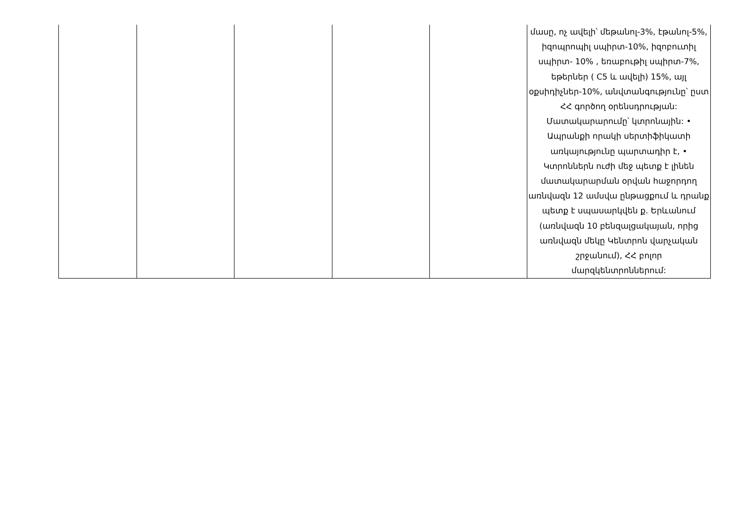| | | | | | մասը, ոչ ավելի՝ մեթանոլ-3%, էթանոլ-5%, իզոպրոպիլ սպիրտ-10%, իզոբուտիլ սպիրտ- 10% , եռաբութիլ սպիրտ-7%, եթերներ ( C5 և ավելի) 15%, այլ օքսիդիչներ-10%, անվտանգությունը՝ ըստ ՀՀ գործող օրենսդրության: Մատակարարումը՝ կտրոնային: • Ապրանքի որակի սերտիֆիկատի առկայությունը պարտադիր է, • Կտրոններն ուժի մեջ պետք է լինեն մատակարարման օրվան հաջորդող առնվազն 12 ամսվա ընթացքում և դրանք պետք է սպասարկվեն ք. Երևանում (առնվազն 10 բենզալցակայան, որից առնվազն մեկը Կենտրոն վարչական շրջանում), ՀՀ բոլոր մարզկենտրոններում: |